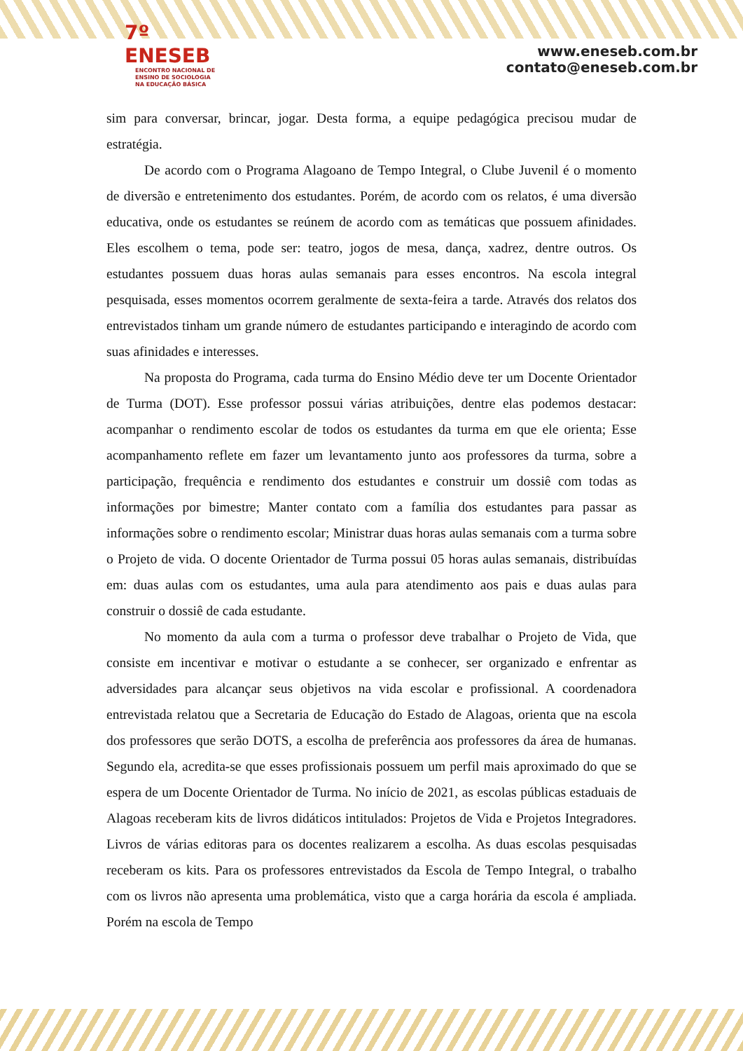7º ENESEB
ENCONTRO NACIONAL DE
ENSINO DE SOCIOLOGIA
NA EDUCAÇÃO BÁSICA
www.eneseb.com.br
contato@eneseb.com.br
sim para conversar, brincar, jogar. Desta forma, a equipe pedagógica precisou mudar de estratégia.
De acordo com o Programa Alagoano de Tempo Integral, o Clube Juvenil é o momento de diversão e entretenimento dos estudantes. Porém, de acordo com os relatos, é uma diversão educativa, onde os estudantes se reúnem de acordo com as temáticas que possuem afinidades. Eles escolhem o tema, pode ser: teatro, jogos de mesa, dança, xadrez, dentre outros. Os estudantes possuem duas horas aulas semanais para esses encontros. Na escola integral pesquisada, esses momentos ocorrem geralmente de sexta-feira a tarde. Através dos relatos dos entrevistados tinham um grande número de estudantes participando e interagindo de acordo com suas afinidades e interesses.
Na proposta do Programa, cada turma do Ensino Médio deve ter um Docente Orientador de Turma (DOT). Esse professor possui várias atribuições, dentre elas podemos destacar: acompanhar o rendimento escolar de todos os estudantes da turma em que ele orienta; Esse acompanhamento reflete em fazer um levantamento junto aos professores da turma, sobre a participação, frequência e rendimento dos estudantes e construir um dossiê com todas as informações por bimestre; Manter contato com a família dos estudantes para passar as informações sobre o rendimento escolar; Ministrar duas horas aulas semanais com a turma sobre o Projeto de vida. O docente Orientador de Turma possui 05 horas aulas semanais, distribuídas em: duas aulas com os estudantes, uma aula para atendimento aos pais e duas aulas para construir o dossiê de cada estudante.
No momento da aula com a turma o professor deve trabalhar o Projeto de Vida, que consiste em incentivar e motivar o estudante a se conhecer, ser organizado e enfrentar as adversidades para alcançar seus objetivos na vida escolar e profissional. A coordenadora entrevistada relatou que a Secretaria de Educação do Estado de Alagoas, orienta que na escola dos professores que serão DOTS, a escolha de preferência aos professores da área de humanas. Segundo ela, acredita-se que esses profissionais possuem um perfil mais aproximado do que se espera de um Docente Orientador de Turma. No início de 2021, as escolas públicas estaduais de Alagoas receberam kits de livros didáticos intitulados: Projetos de Vida e Projetos Integradores. Livros de várias editoras para os docentes realizarem a escolha. As duas escolas pesquisadas receberam os kits. Para os professores entrevistados da Escola de Tempo Integral, o trabalho com os livros não apresenta uma problemática, visto que a carga horária da escola é ampliada. Porém na escola de Tempo